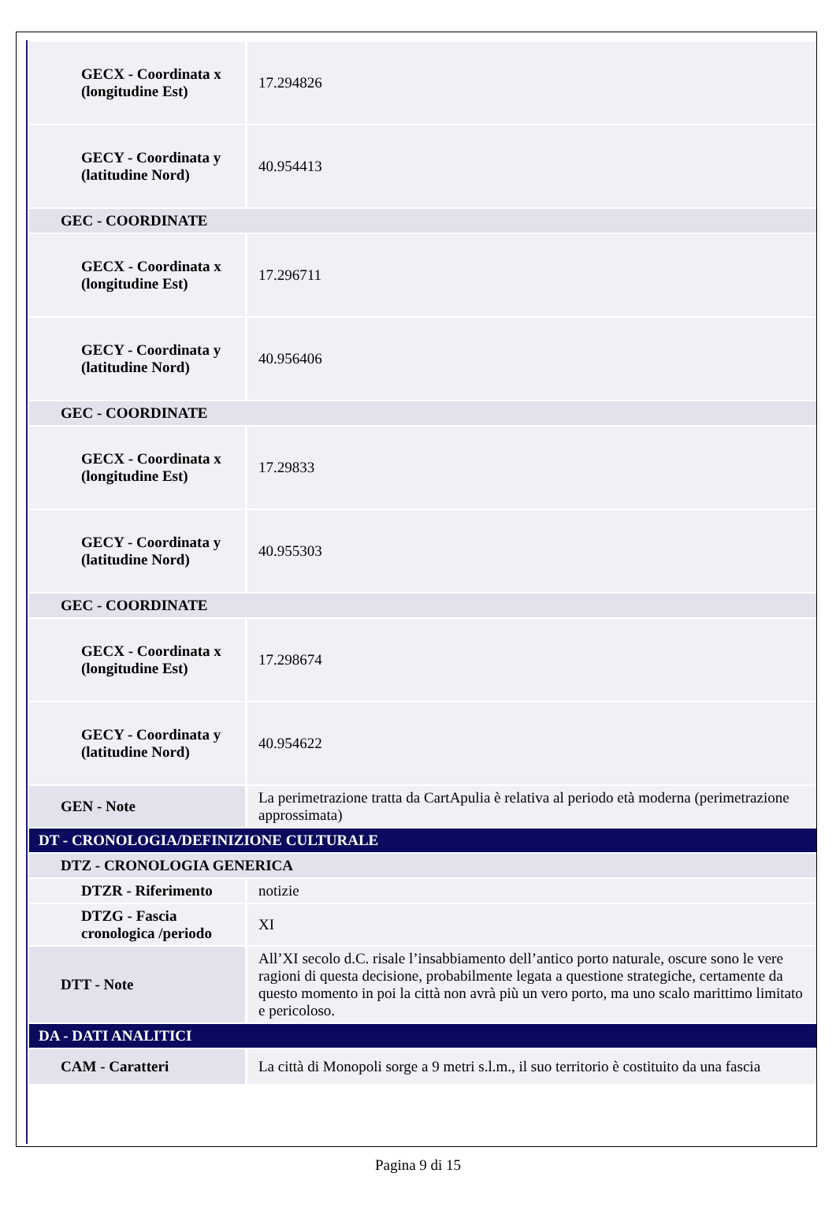| GECX - Coordinata x (longitudine Est) | 17.294826 |
| GECY - Coordinata y (latitudine Nord) | 40.954413 |
| GEC - COORDINATE | |
| GECX - Coordinata x (longitudine Est) | 17.296711 |
| GECY - Coordinata y (latitudine Nord) | 40.956406 |
| GEC - COORDINATE | |
| GECX - Coordinata x (longitudine Est) | 17.29833 |
| GECY - Coordinata y (latitudine Nord) | 40.955303 |
| GEC - COORDINATE | |
| GECX - Coordinata x (longitudine Est) | 17.298674 |
| GECY - Coordinata y (latitudine Nord) | 40.954622 |
| GEN - Note | La perimetrazione tratta da CartApulia è relativa al periodo età moderna (perimetrazione approssimata) |
| DT - CRONOLOGIA/DEFINIZIONE CULTURALE | |
| DTZ - CRONOLOGIA GENERICA | |
| DTZR - Riferimento | notizie |
| DTZG - Fascia cronologica /periodo | XI |
| DTT - Note | All’XI secolo d.C. risale l’insabbiamento dell’antico porto naturale, oscure sono le vere ragioni di questa decisione, probabilmente legata a questione strategiche, certamente da questo momento in poi la città non avrà più un vero porto, ma uno scalo marittimo limitato e pericoloso. |
| DA - DATI ANALITICI | |
| CAM - Caratteri | La città di Monopoli sorge a 9 metri s.l.m., il suo territorio è costituito da una fascia |
Pagina 9 di 15